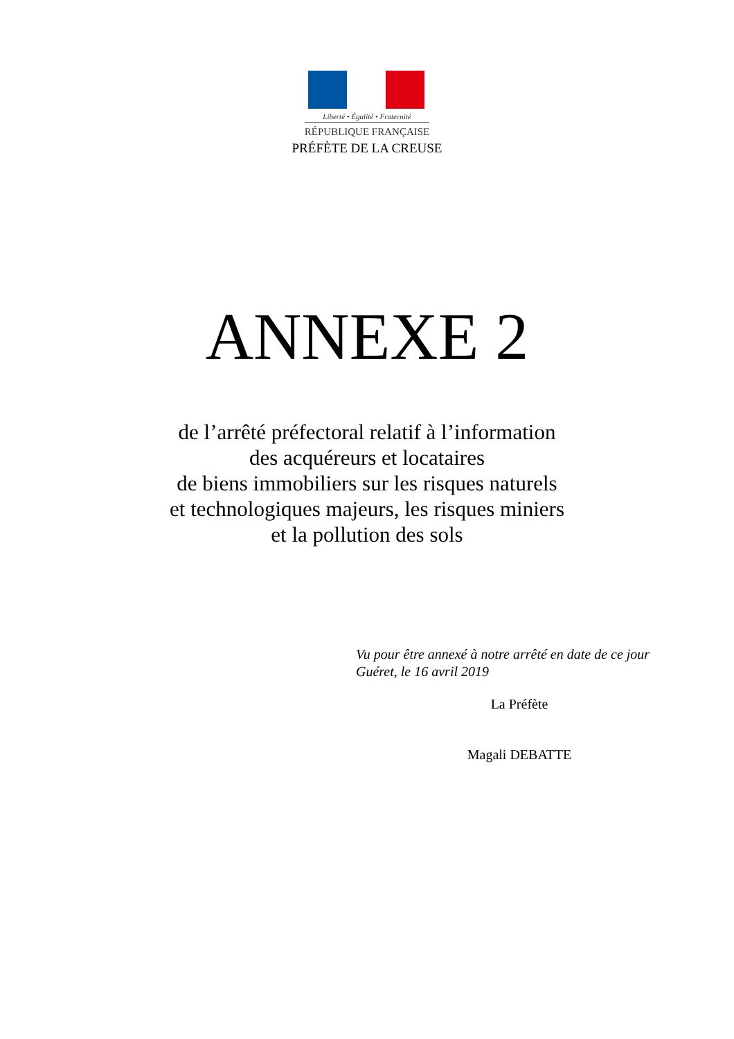Liberté • Égalité • Fraternité
RÉPUBLIQUE FRANÇAISE
PRÉFÈTE DE LA CREUSE
ANNEXE 2
de l’arrêté préfectoral relatif à l’information
des acquéreurs et locataires
de biens immobiliers sur les risques naturels
et technologiques majeurs, les risques miniers
et la pollution des sols
Vu pour être annexé à notre arrêté en date de ce jour
Guéret, le 16 avril 2019
La Préfète
Magali DEBATTE